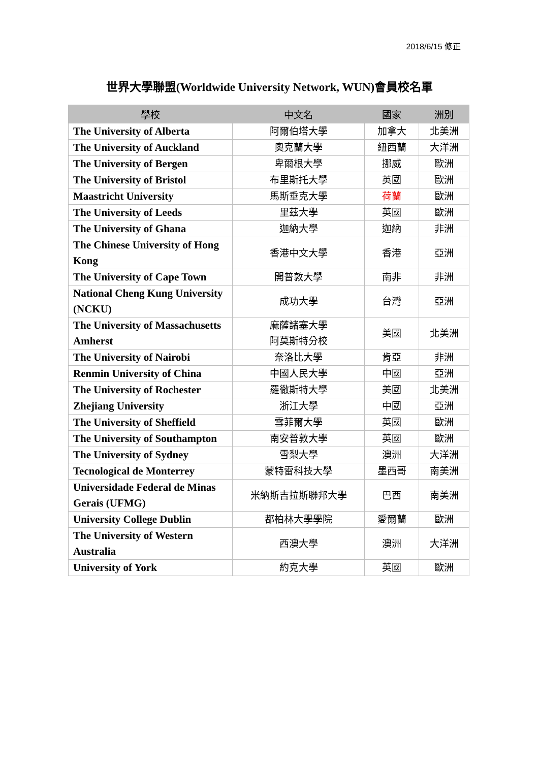2018/6/15 修正
世界大學聯盟(Worldwide University Network, WUN)會員校名單
| 學校 | 中文名 | 國家 | 洲別 |
| --- | --- | --- | --- |
| The University of Alberta | 阿爾伯塔大學 | 加拿大 | 北美洲 |
| The University of Auckland | 奧克蘭大學 | 紐西蘭 | 大洋洲 |
| The University of Bergen | 卑爾根大學 | 挪威 | 歐洲 |
| The University of Bristol | 布里斯托大學 | 英國 | 歐洲 |
| Maastricht University | 馬斯垂克大學 | 荷蘭 | 歐洲 |
| The University of Leeds | 里茲大學 | 英國 | 歐洲 |
| The University of Ghana | 迦納大學 | 迦納 | 非洲 |
| The Chinese University of Hong Kong | 香港中文大學 | 香港 | 亞洲 |
| The University of Cape Town | 開普敦大學 | 南非 | 非洲 |
| National Cheng Kung University (NCKU) | 成功大學 | 台灣 | 亞洲 |
| The University of Massachusetts Amherst | 麻薩諸塞大學 阿莫斯特分校 | 美國 | 北美洲 |
| The University of Nairobi | 奈洛比大學 | 肯亞 | 非洲 |
| Renmin University of China | 中國人民大學 | 中國 | 亞洲 |
| The University of Rochester | 羅徹斯特大學 | 美國 | 北美洲 |
| Zhejiang University | 浙江大學 | 中國 | 亞洲 |
| The University of Sheffield | 雪菲爾大學 | 英國 | 歐洲 |
| The University of Southampton | 南安普敦大學 | 英國 | 歐洲 |
| The University of Sydney | 雪梨大學 | 澳洲 | 大洋洲 |
| Tecnological de Monterrey | 蒙特雷科技大學 | 墨西哥 | 南美洲 |
| Universidade Federal de Minas Gerais (UFMG) | 米納斯吉拉斯聯邦大學 | 巴西 | 南美洲 |
| University College Dublin | 都柏林大學學院 | 愛爾蘭 | 歐洲 |
| The University of Western Australia | 西澳大學 | 澳洲 | 大洋洲 |
| University of York | 約克大學 | 英國 | 歐洲 |